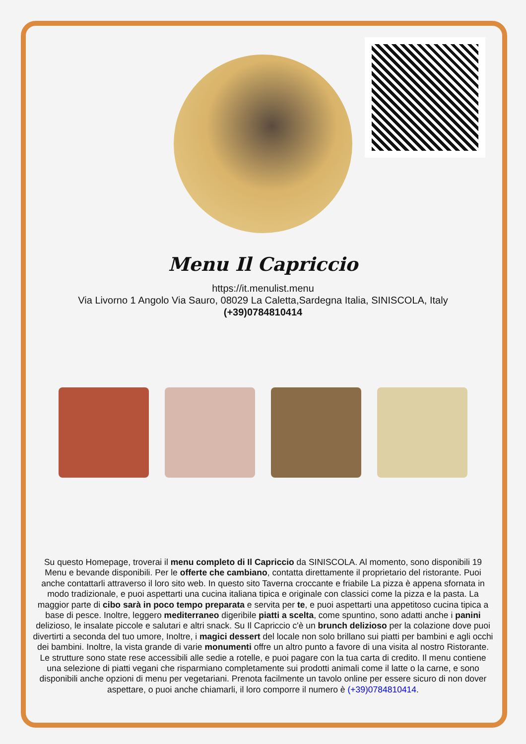Menu Il Capriccio
https://it.menulist.menu
Via Livorno 1 Angolo Via Sauro, 08029 La Caletta,Sardegna Italia, SINISCOLA, Italy
(+39)0784810414
Su questo Homepage, troverai il menu completo di Il Capriccio da SINISCOLA. Al momento, sono disponibili 19 Menu e bevande disponibili. Per le offerte che cambiano, contatta direttamente il proprietario del ristorante. Puoi anche contattarli attraverso il loro sito web. In questo sito Taverna croccante e friabile La pizza è appena sfornata in modo tradizionale, e puoi aspettarti una cucina italiana tipica e originale con classici come la pizza e la pasta. La maggior parte di cibo sarà in poco tempo preparata e servita per te, e puoi aspettarti una appetitoso cucina tipica a base di pesce. Inoltre, leggero mediterraneo digeribile piatti a scelta, come spuntino, sono adatti anche i panini delizioso, le insalate piccole e salutari e altri snack. Su Il Capriccio c'è un brunch delizioso per la colazione dove puoi divertirti a seconda del tuo umore, Inoltre, i magici dessert del locale non solo brillano sui piatti per bambini e agli occhi dei bambini. Inoltre, la vista grande di varie monumenti offre un altro punto a favore di una visita al nostro Ristorante. Le strutture sono state rese accessibili alle sedie a rotelle, e puoi pagare con la tua carta di credito. Il menu contiene una selezione di piatti vegani che risparmiano completamente sui prodotti animali come il latte o la carne, e sono disponibili anche opzioni di menu per vegetariani. Prenota facilmente un tavolo online per essere sicuro di non dover aspettare, o puoi anche chiamarli, il loro comporre il numero è (+39)0784810414.